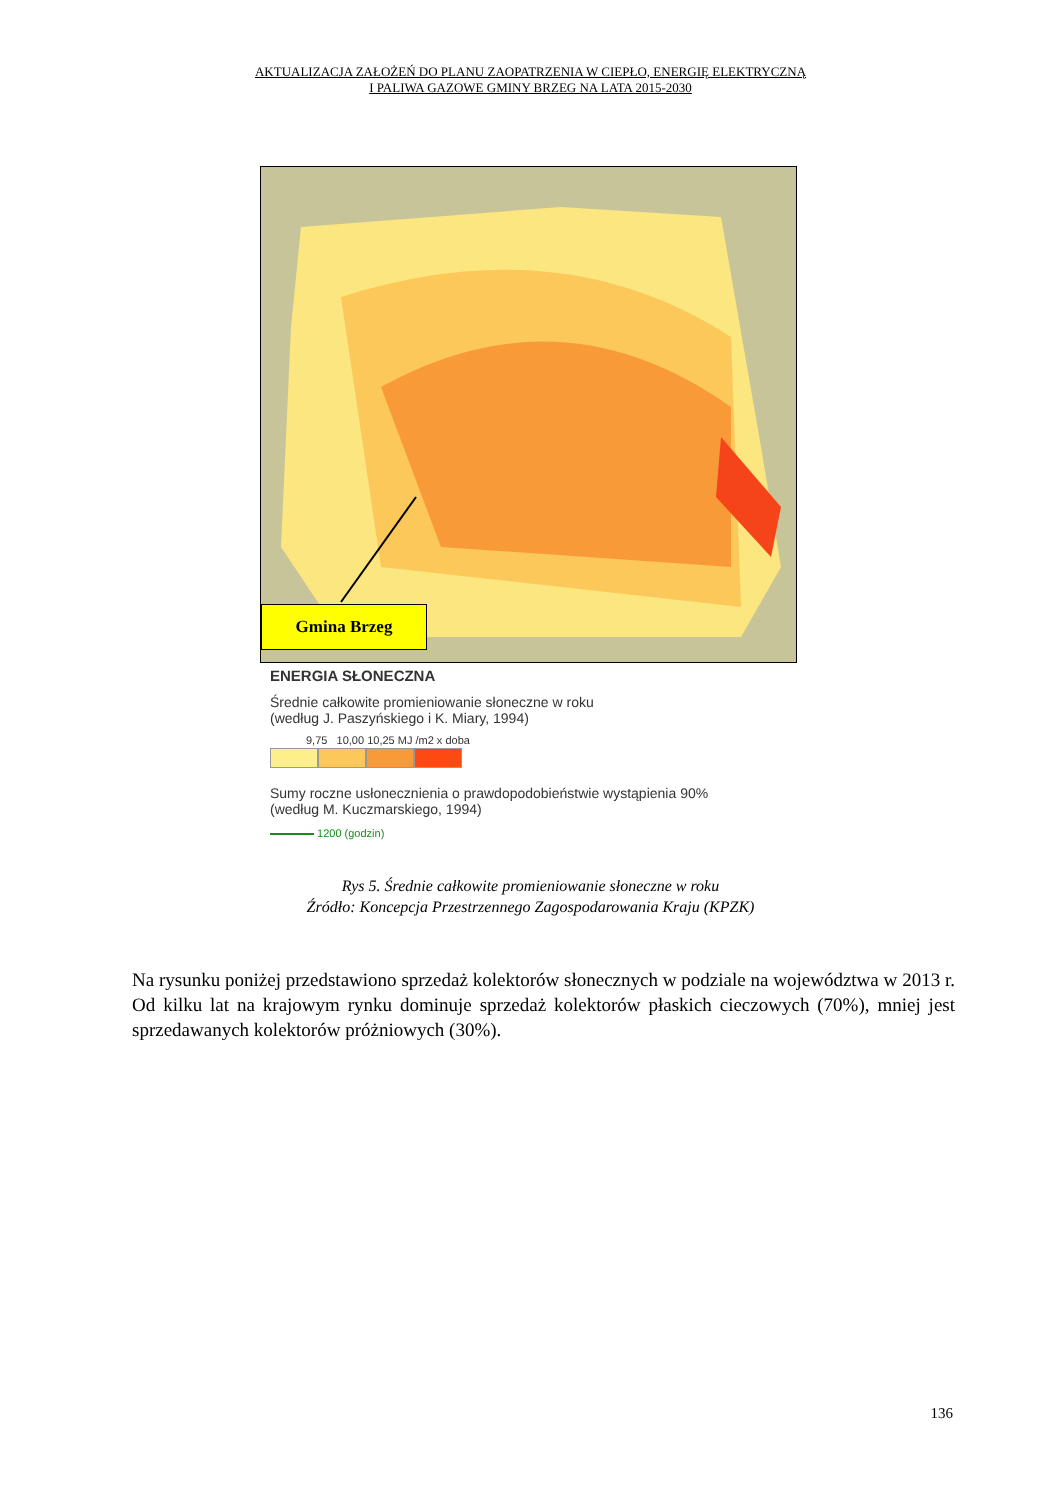AKTUALIZACJA ZAŁOŻEŃ DO PLANU ZAOPATRZENIA W CIEPŁO, ENERGIĘ ELEKTRYCZNĄ
I PALIWA GAZOWE GMINY BRZEG NA LATA 2015-2030
Gmina Brzeg
ENERGIA SŁONECZNA
Średnie całkowite promieniowanie słoneczne w roku
(według J. Paszyńskiego i K. Miary, 1994)
9,75 10,00 10,25 MJ /m2 x doba
Sumy roczne usłonecznienia o prawdopodobieństwie wystąpienia 90%
(według M. Kuczmarskiego, 1994)
1200 (godzin)
Rys 5. Średnie całkowite promieniowanie słoneczne w roku
Źródło: Koncepcja Przestrzennego Zagospodarowania Kraju (KPZK)
Na rysunku poniżej przedstawiono sprzedaż kolektorów słonecznych w podziale na województwa w 2013 r. Od kilku lat na krajowym rynku dominuje sprzedaż kolektorów płaskich cieczowych (70%), mniej jest sprzedawanych kolektorów próżniowych (30%).
136